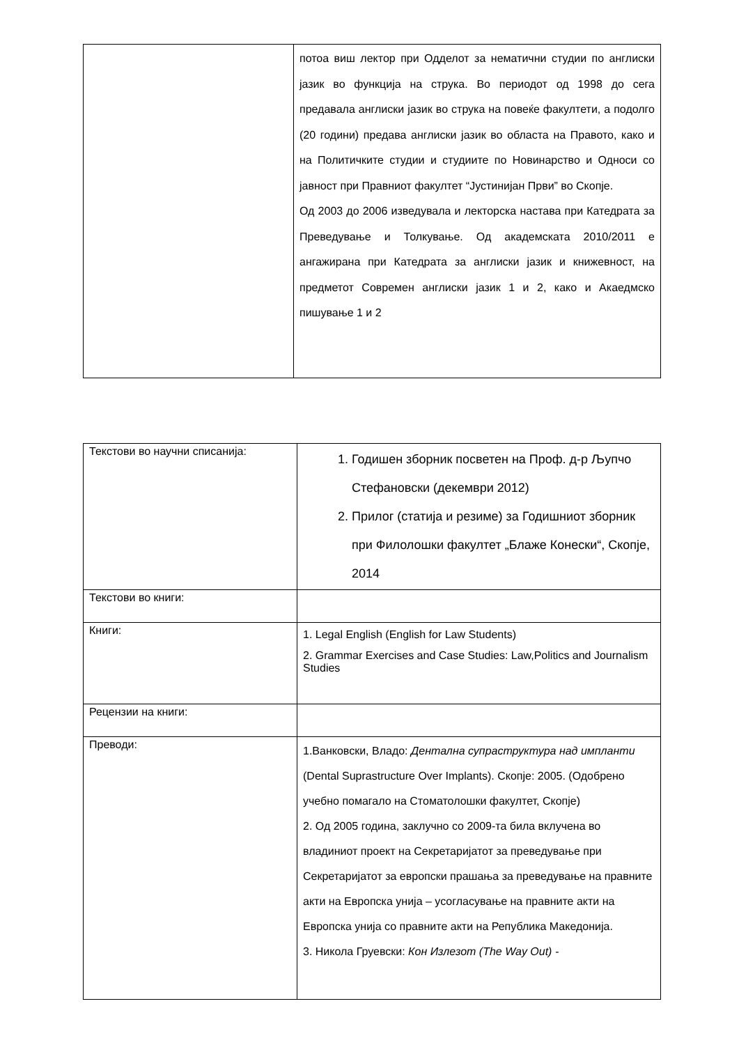| | потоа виш лектор при Одделот за нематични студии по англиски јазик во функција на струка. Во периодот од 1998 до сега предавала англиски јазик во струка на повеќе факултети, а подолго (20 години) предава англиски јазик во областа на Правото, како и на Политичките студии и студиите по Новинарство и Односи со јавност при Правниот факултет “Јустинијан Први” во Скопје. Од 2003 до 2006 изведувала и лекторска настава при Катедрата за Преведување и Толкување. Од академската 2010/2011 е ангажирана при Катедрата за англиски јазик и книжевност, на предметот Современ англиски јазик 1 и 2, како и Акаедмско пишување 1 и 2 |
| Текстови во научни списанија: | 1. Годишен зборник посветен на Проф. д-р Љупчо Стефановски (декември 2012) 2. Прилог (статија и резиме) за Годишниот зборник при Филолошки факултет „Блаже Конески“, Скопје, 2014 |
| Текстови во книги: | |
| Книги: | 1. Legal English (English for Law Students) 2. Grammar Exercises and Case Studies: Law,Politics and Journalism Studies |
| Рецензии на книги: | |
| Преводи: | 1.Ванковски, Владо: Дентална супраструктура над импланти (Dental Suprastructure Over Implants). Скопје: 2005. (Одобрено учебно помагало на Стоматолошки факултет, Скопје) 2. Од 2005 година, заклучно со 2009-та била вклучена во владиниот проект на Секретаријатот за преведување при Секретаријатот за европски прашања за преведување на правните акти на Европска унија – усогласување на правните акти на Европска унија со правните акти на Република Македонија. 3. Никола Груевски: Кон Излезот (The Way Out) - |